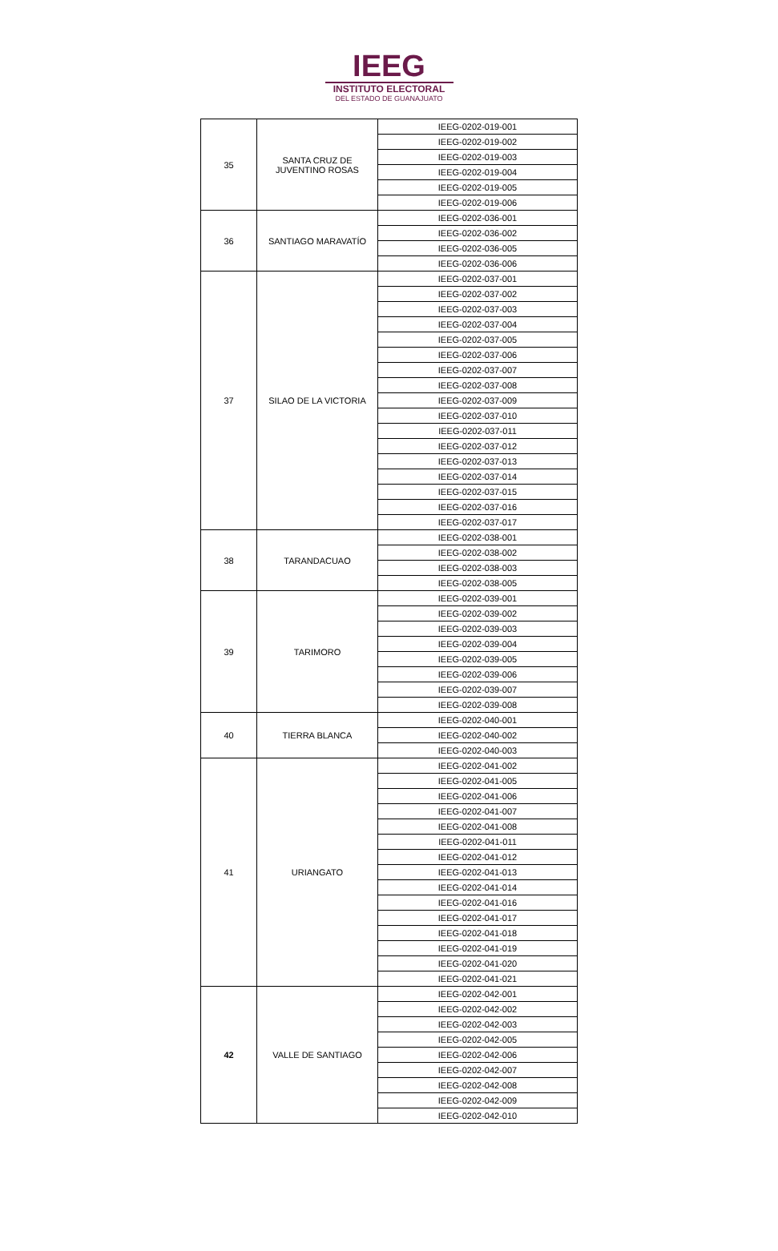IEEG
INSTITUTO ELECTORAL
DEL ESTADO DE GUANAJUATO
| 35 | SANTA CRUZ DE JUVENTINO ROSAS | IEEG-0202-019-001 |
| | | IEEG-0202-019-002 |
| | | IEEG-0202-019-003 |
| | | IEEG-0202-019-004 |
| | | IEEG-0202-019-005 |
| | | IEEG-0202-019-006 |
| 36 | SANTIAGO MARAVATÍO | IEEG-0202-036-001 |
| | | IEEG-0202-036-002 |
| | | IEEG-0202-036-005 |
| | | IEEG-0202-036-006 |
| 37 | SILAO DE LA VICTORIA | IEEG-0202-037-001 |
| | | IEEG-0202-037-002 |
| | | IEEG-0202-037-003 |
| | | IEEG-0202-037-004 |
| | | IEEG-0202-037-005 |
| | | IEEG-0202-037-006 |
| | | IEEG-0202-037-007 |
| | | IEEG-0202-037-008 |
| | | IEEG-0202-037-009 |
| | | IEEG-0202-037-010 |
| | | IEEG-0202-037-011 |
| | | IEEG-0202-037-012 |
| | | IEEG-0202-037-013 |
| | | IEEG-0202-037-014 |
| | | IEEG-0202-037-015 |
| | | IEEG-0202-037-016 |
| | | IEEG-0202-037-017 |
| 38 | TARANDACUAO | IEEG-0202-038-001 |
| | | IEEG-0202-038-002 |
| | | IEEG-0202-038-003 |
| | | IEEG-0202-038-005 |
| 39 | TARIMORO | IEEG-0202-039-001 |
| | | IEEG-0202-039-002 |
| | | IEEG-0202-039-003 |
| | | IEEG-0202-039-004 |
| | | IEEG-0202-039-005 |
| | | IEEG-0202-039-006 |
| | | IEEG-0202-039-007 |
| | | IEEG-0202-039-008 |
| 40 | TIERRA BLANCA | IEEG-0202-040-001 |
| | | IEEG-0202-040-002 |
| | | IEEG-0202-040-003 |
| 41 | URIANGATO | IEEG-0202-041-002 |
| | | IEEG-0202-041-005 |
| | | IEEG-0202-041-006 |
| | | IEEG-0202-041-007 |
| | | IEEG-0202-041-008 |
| | | IEEG-0202-041-011 |
| | | IEEG-0202-041-012 |
| | | IEEG-0202-041-013 |
| | | IEEG-0202-041-014 |
| | | IEEG-0202-041-016 |
| | | IEEG-0202-041-017 |
| | | IEEG-0202-041-018 |
| | | IEEG-0202-041-019 |
| | | IEEG-0202-041-020 |
| | | IEEG-0202-041-021 |
| 42 | VALLE DE SANTIAGO | IEEG-0202-042-001 |
| | | IEEG-0202-042-002 |
| | | IEEG-0202-042-003 |
| | | IEEG-0202-042-005 |
| | | IEEG-0202-042-006 |
| | | IEEG-0202-042-007 |
| | | IEEG-0202-042-008 |
| | | IEEG-0202-042-009 |
| | | IEEG-0202-042-010 |